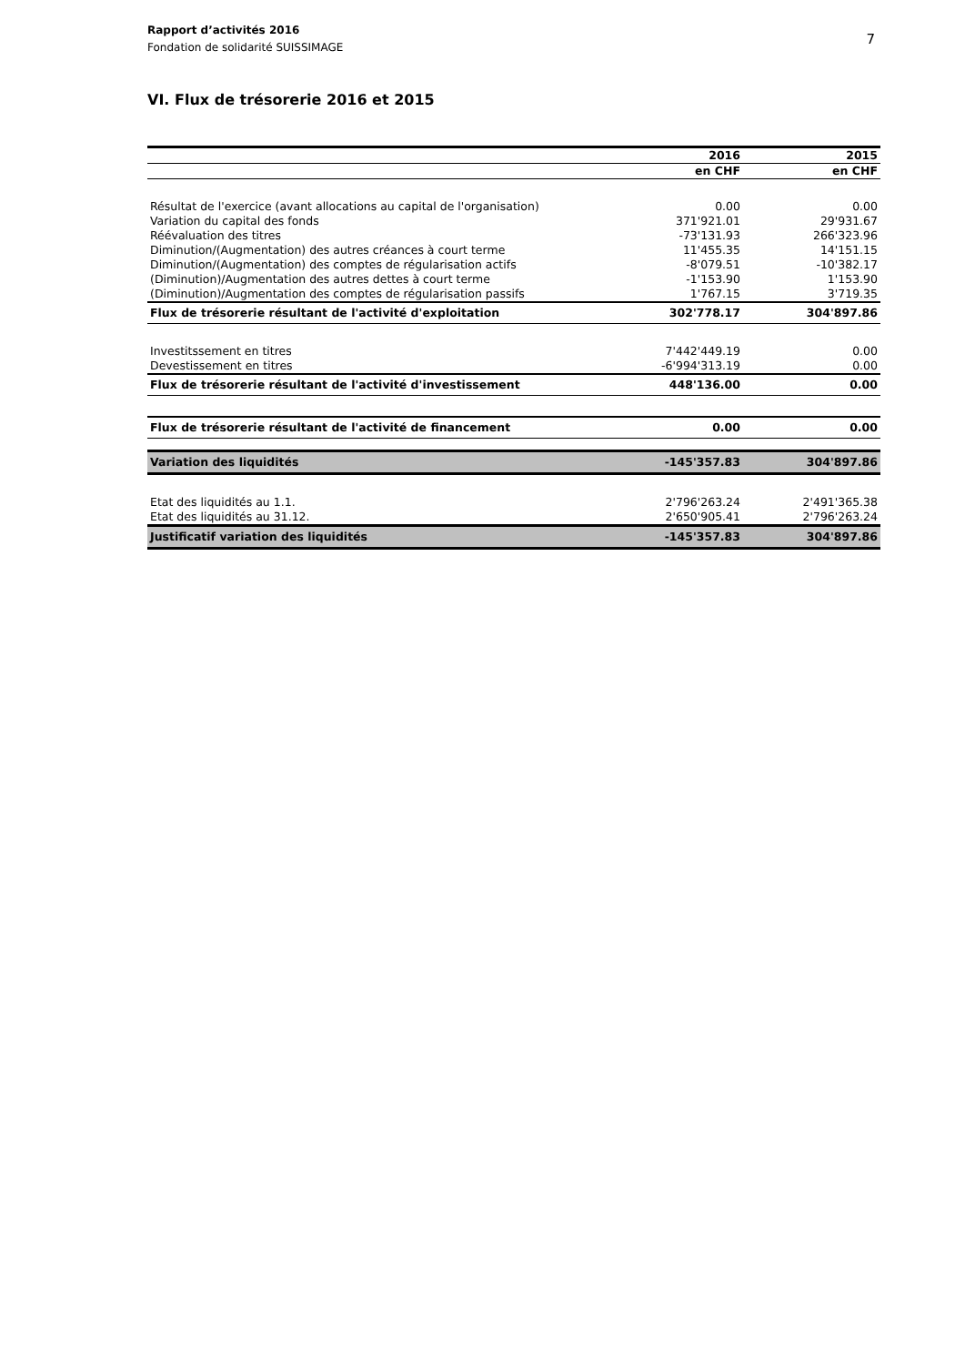7 Rapport d’activités 2016
Fondation de solidarité SUISSIMAGE
VI. Flux de trésorerie 2016 et 2015
| | 2016 | 2015 |
| --- | --- | --- |
| | en CHF | en CHF |
| Résultat de l'exercice (avant allocations au capital de l'organisation) | 0.00 | 0.00 |
| Variation du capital des fonds | 371'921.01 | 29'931.67 |
| Réévaluation des titres | -73'131.93 | 266'323.96 |
| Diminution/(Augmentation) des autres créances à court terme | 11'455.35 | 14'151.15 |
| Diminution/(Augmentation) des comptes de régularisation actifs | -8'079.51 | -10'382.17 |
| (Diminution)/Augmentation des autres dettes à court terme | -1'153.90 | 1'153.90 |
| (Diminution)/Augmentation des comptes de régularisation passifs | 1'767.15 | 3'719.35 |
| Flux de trésorerie résultant de l'activité d'exploitation | 302'778.17 | 304'897.86 |
| Investitssement en titres | 7'442'449.19 | 0.00 |
| Devestissement en titres | -6'994'313.19 | 0.00 |
| Flux de trésorerie résultant de l'activité d'investissement | 448'136.00 | 0.00 |
| Flux de trésorerie résultant de l'activité de financement | 0.00 | 0.00 |
| Variation des liquidités | -145'357.83 | 304'897.86 |
| Etat des liquidités au 1.1. | 2'796'263.24 | 2'491'365.38 |
| Etat des liquidités au 31.12. | 2'650'905.41 | 2'796'263.24 |
| Justificatif variation des liquidités | -145'357.83 | 304'897.86 |